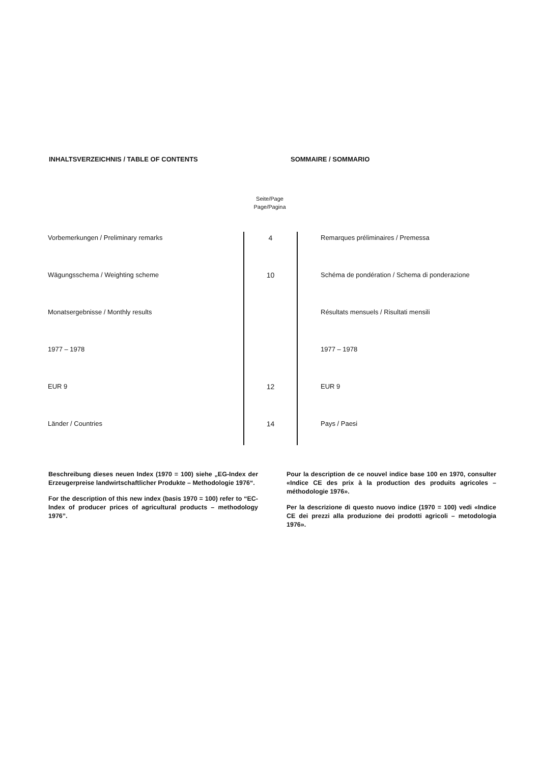INHALTSVERZEICHNIS / TABLE OF CONTENTS SOMMAIRE / SOMMARIO
Seite/Page
Page/Pagina
| Vorbemerkungen / Preliminary remarks | 4 | Remarques préliminaires / Premessa |
| Wägungsschema / Weighting scheme | 10 | Schéma de pondération / Schema di ponderazione |
| Monatsergebnisse / Monthly results | | Résultats mensuels / Risultati mensili |
| 1977 – 1978 | | 1977 – 1978 |
| EUR 9 | 12 | EUR 9 |
| Länder / Countries | 14 | Pays / Paesi |
Beschreibung dieses neuen Index (1970 = 100) siehe „EG-Index der Erzeugerpreise landwirtschaftlicher Produkte – Methodologie 1976“.
For the description of this new index (basis 1970 = 100) refer to “EC-Index of producer prices of agricultural products – methodology 1976”.
Pour la description de ce nouvel indice base 100 en 1970, consulter «Indice CE des prix à la production des produits agricoles – méthodologie 1976».
Per la descrizione di questo nuovo indice (1970 = 100) vedi «Indice CE dei prezzi alla produzione dei prodotti agricoli – metodologia 1976».